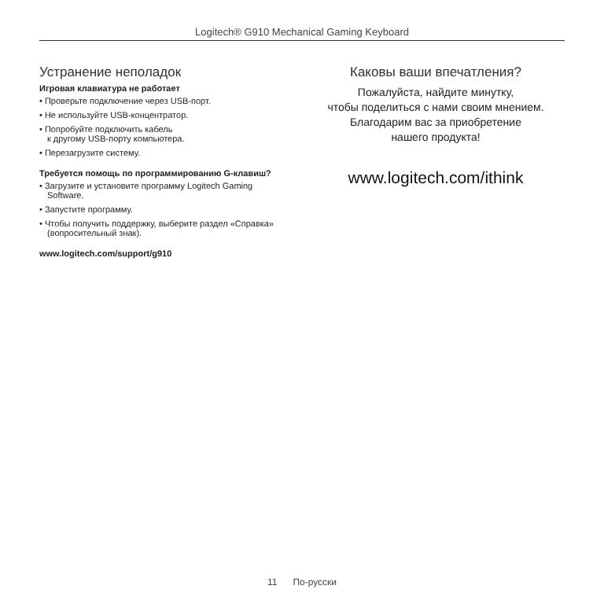Logitech® G910 Mechanical Gaming Keyboard
Устранение неполадок
Игровая клавиатура не работает
• Проверьте подключение через USB-порт.
• Не используйте USB-концентратор.
• Попробуйте подключить кабель
к другому USB-порту компьютера.
• Перезагрузите систему.
Требуется помощь по программированию G-клавиш?
• Загрузите и установите программу Logitech Gaming Software.
• Запустите программу.
• Чтобы получить поддержку, выберите раздел «Справка» (вопросительный знак).
www.logitech.com/support/g910
Каковы ваши впечатления?
Пожалуйста, найдите минутку,
чтобы поделиться с нами своим мнением.
Благодарим вас за приобретение
нашего продукта!
www.logitech.com/ithink
11 По-русски